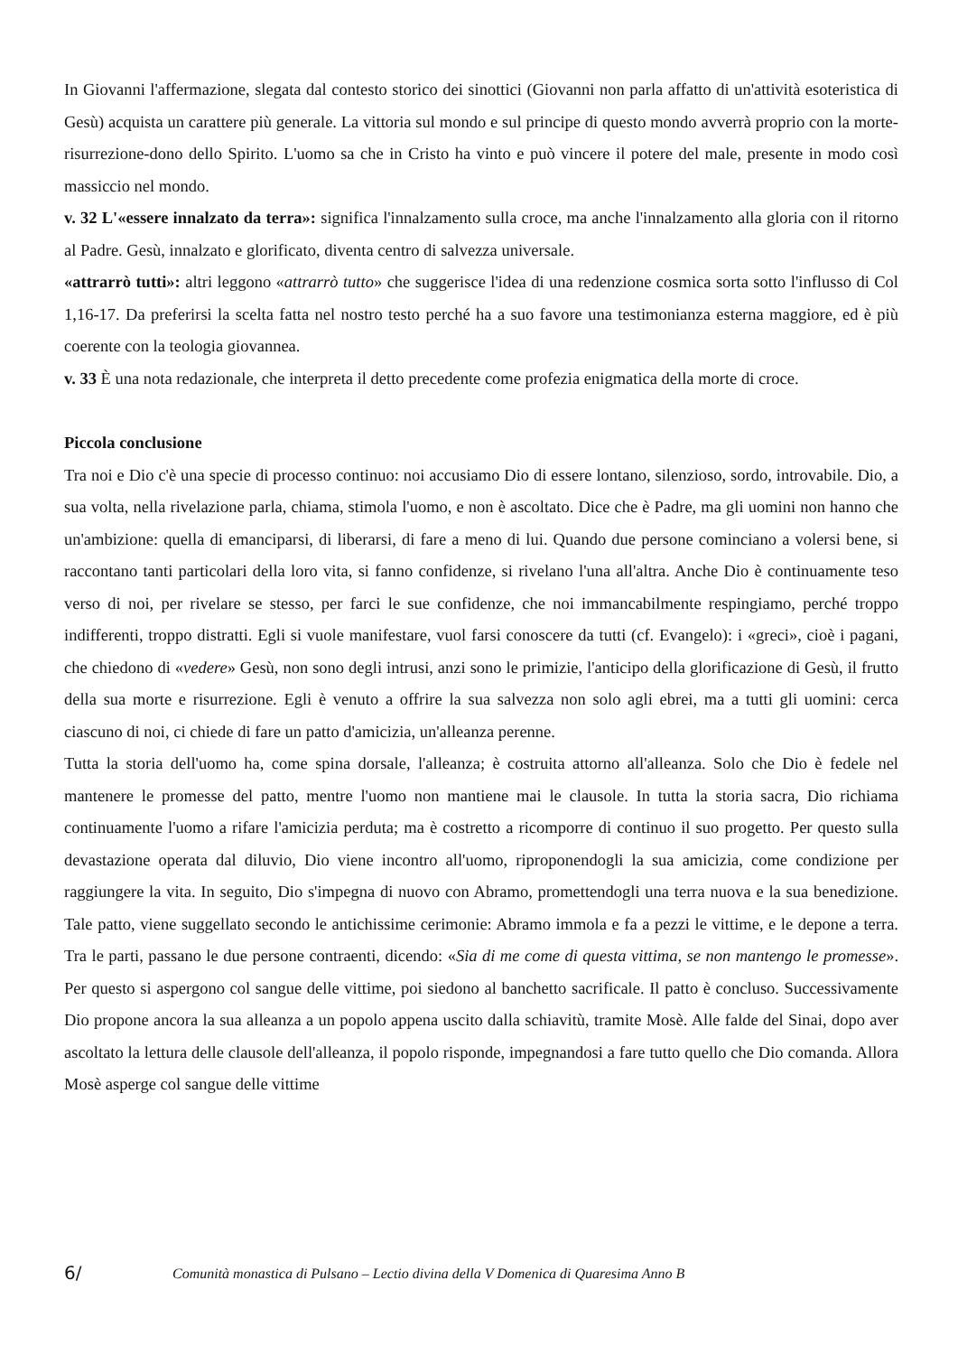In Giovanni l'affermazione, slegata dal contesto storico dei sinottici (Giovanni non parla affatto di un'attività esoteristica di Gesù) acquista un carattere più generale. La vittoria sul mondo e sul principe di questo mondo avverrà proprio con la morte-risurrezione-dono dello Spirito. L'uomo sa che in Cristo ha vinto e può vincere il potere del male, presente in modo così massiccio nel mondo.
v. 32 L'«essere innalzato da terra»: significa l'innalzamento sulla croce, ma anche l'innalzamento alla gloria con il ritorno al Padre. Gesù, innalzato e glorificato, diventa centro di salvezza universale.
«attrarrò tutti»: altri leggono «attrarrò tutto» che suggerisce l'idea di una redenzione cosmica sorta sotto l'influsso di Col 1,16-17. Da preferirsi la scelta fatta nel nostro testo perché ha a suo favore una testimonianza esterna maggiore, ed è più coerente con la teologia giovannea.
v. 33 È una nota redazionale, che interpreta il detto precedente come profezia enigmatica della morte di croce.
Piccola conclusione
Tra noi e Dio c'è una specie di processo continuo: noi accusiamo Dio di essere lontano, silenzioso, sordo, introvabile. Dio, a sua volta, nella rivelazione parla, chiama, stimola l'uomo, e non è ascoltato. Dice che è Padre, ma gli uomini non hanno che un'ambizione: quella di emanciparsi, di liberarsi, di fare a meno di lui. Quando due persone cominciano a volersi bene, si raccontano tanti particolari della loro vita, si fanno confidenze, si rivelano l'una all'altra. Anche Dio è continuamente teso verso di noi, per rivelare se stesso, per farci le sue confidenze, che noi immancabilmente respingiamo, perché troppo indifferenti, troppo distratti. Egli si vuole manifestare, vuol farsi conoscere da tutti (cf. Evangelo): i «greci», cioè i pagani, che chiedono di «vedere» Gesù, non sono degli intrusi, anzi sono le primizie, l'anticipo della glorificazione di Gesù, il frutto della sua morte e risurrezione. Egli è venuto a offrire la sua salvezza non solo agli ebrei, ma a tutti gli uomini: cerca ciascuno di noi, ci chiede di fare un patto d'amicizia, un'alleanza perenne.
Tutta la storia dell'uomo ha, come spina dorsale, l'alleanza; è costruita attorno all'alleanza. Solo che Dio è fedele nel mantenere le promesse del patto, mentre l'uomo non mantiene mai le clausole. In tutta la storia sacra, Dio richiama continuamente l'uomo a rifare l'amicizia perduta; ma è costretto a ricomporre di continuo il suo progetto. Per questo sulla devastazione operata dal diluvio, Dio viene incontro all'uomo, riproponendogli la sua amicizia, come condizione per raggiungere la vita. In seguito, Dio s'impegna di nuovo con Abramo, promettendogli una terra nuova e la sua benedizione. Tale patto, viene suggellato secondo le antichissime cerimonie: Abramo immola e fa a pezzi le vittime, e le depone a terra. Tra le parti, passano le due persone contraenti, dicendo: «Sia di me come di questa vittima, se non mantengo le promesse». Per questo si aspergono col sangue delle vittime, poi siedono al banchetto sacrificale. Il patto è concluso. Successivamente Dio propone ancora la sua alleanza a un popolo appena uscito dalla schiavitù, tramite Mosè. Alle falde del Sinai, dopo aver ascoltato la lettura delle clausole dell'alleanza, il popolo risponde, impegnandosi a fare tutto quello che Dio comanda. Allora Mosè asperge col sangue delle vittime
6/ Comunità monastica di Pulsano – Lectio divina della V Domenica di Quaresima Anno B